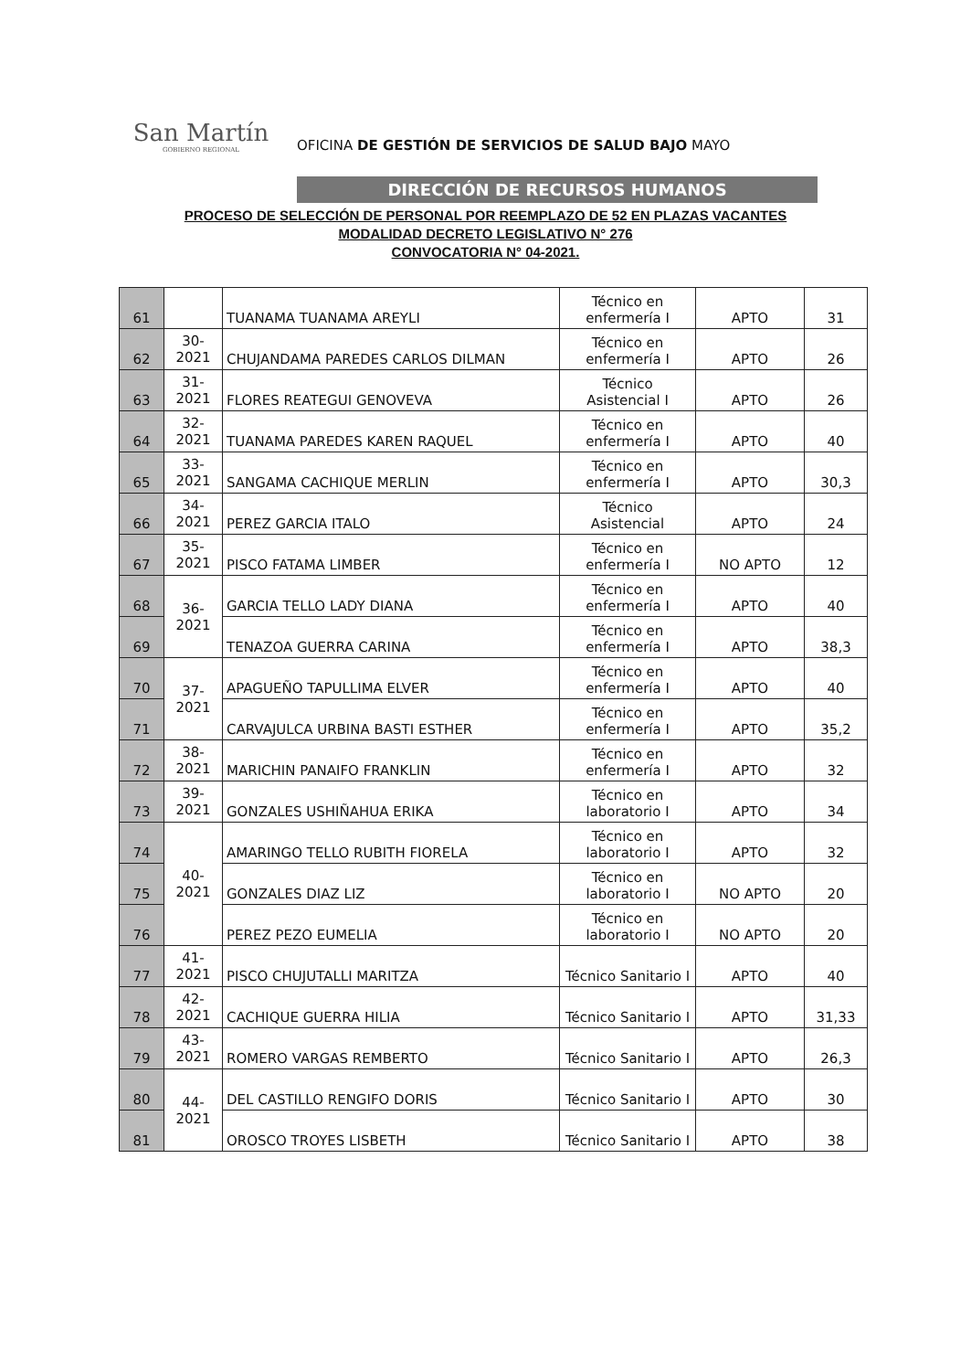San Martín
GOBIERNO REGIONAL
OFICINA DE GESTIÓN DE SERVICIOS DE SALUD BAJO MAYO
DIRECCIÓN DE RECURSOS HUMANOS
PROCESO DE SELECCIÓN DE PERSONAL POR REEMPLAZO DE 52 EN PLAZAS VACANTES
MODALIDAD DECRETO LEGISLATIVO N° 276
CONVOCATORIA N° 04-2021.
| 61 | | TUANAMA TUANAMA AREYLI | Técnico en enfermería I | APTO | 31 |
| 62 | 30-2021 | CHUJANDAMA PAREDES CARLOS DILMAN | Técnico en enfermería I | APTO | 26 |
| 63 | 31-2021 | FLORES REATEGUI GENOVEVA | Técnico Asistencial I | APTO | 26 |
| 64 | 32-2021 | TUANAMA PAREDES KAREN RAQUEL | Técnico en enfermería I | APTO | 40 |
| 65 | 33-2021 | SANGAMA CACHIQUE MERLIN | Técnico en enfermería I | APTO | 30,3 |
| 66 | 34-2021 | PEREZ GARCIA ITALO | Técnico Asistencial | APTO | 24 |
| 67 | 35-2021 | PISCO FATAMA LIMBER | Técnico en enfermería I | NO APTO | 12 |
| 68 | 36-2021 | GARCIA TELLO LADY DIANA | Técnico en enfermería I | APTO | 40 |
| 69 | | TENAZOA GUERRA CARINA | Técnico en enfermería I | APTO | 38,3 |
| 70 | 37-2021 | APAGUEÑO TAPULLIMA ELVER | Técnico en enfermería I | APTO | 40 |
| 71 | | CARVAJULCA URBINA BASTI ESTHER | Técnico en enfermería I | APTO | 35,2 |
| 72 | 38-2021 | MARICHIN PANAIFO FRANKLIN | Técnico en enfermería I | APTO | 32 |
| 73 | 39-2021 | GONZALES USHIÑAHUA ERIKA | Técnico en laboratorio I | APTO | 34 |
| 74 | 40-2021 | AMARINGO TELLO RUBITH FIORELA | Técnico en laboratorio I | APTO | 32 |
| 75 | | GONZALES DIAZ LIZ | Técnico en laboratorio I | NO APTO | 20 |
| 76 | | PEREZ PEZO EUMELIA | Técnico en laboratorio I | NO APTO | 20 |
| 77 | 41-2021 | PISCO CHUJUTALLI MARITZA | Técnico Sanitario I | APTO | 40 |
| 78 | 42-2021 | CACHIQUE GUERRA HILIA | Técnico Sanitario I | APTO | 31,33 |
| 79 | 43-2021 | ROMERO VARGAS REMBERTO | Técnico Sanitario I | APTO | 26,3 |
| 80 | 44-2021 | DEL CASTILLO RENGIFO DORIS | Técnico Sanitario I | APTO | 30 |
| 81 | | OROSCO TROYES LISBETH | Técnico Sanitario I | APTO | 38 |